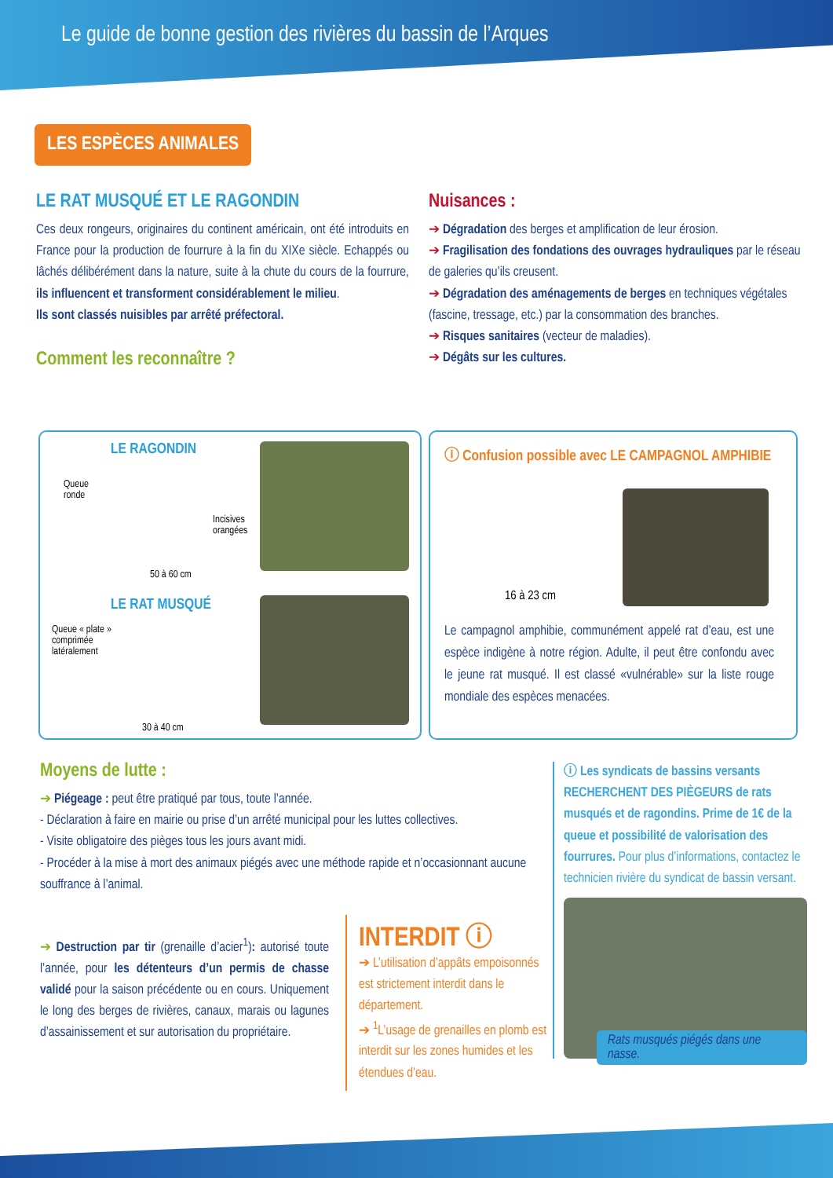Le guide de bonne gestion des rivières du bassin de l’Arques
LES ESPÈCES ANIMALES
LE RAT MUSQUÉ ET LE RAGONDIN
Ces deux rongeurs, originaires du continent américain, ont été introduits en France pour la production de fourrure à la fin du XIXe siècle. Echappés ou lâchés délibérément dans la nature, suite à la chute du cours de la fourrure, ils influencent et transforment considérablement le milieu.
Ils sont classés nuisibles par arrêté préfectoral.
Comment les reconnaître ?
Nuisances :
➔ Dégradation des berges et amplification de leur érosion.
➔ Fragilisation des fondations des ouvrages hydrauliques par le réseau de galeries qu’ils creusent.
➔ Dégradation des aménagements de berges en techniques végétales (fascine, tressage, etc.) par la consommation des branches.
➔ Risques sanitaires (vecteur de maladies).
➔ Dégâts sur les cultures.
LE RAGONDIN
Queue
ronde
Incisives
orangées
50 à 60 cm
LE RAT MUSQUÉ
Queue « plate »
comprimée
latéralement
30 à 40 cm
ⓘ Confusion possible avec LE CAMPAGNOL AMPHIBIE
16 à 23 cm
Le campagnol amphibie, communément appelé rat d’eau, est une espèce indigène à notre région. Adulte, il peut être confondu avec le jeune rat musqué. Il est classé «vulnérable» sur la liste rouge mondiale des espèces menacées.
Moyens de lutte :
➔ Piégeage : peut être pratiqué par tous, toute l’année.
- Déclaration à faire en mairie ou prise d’un arrêté municipal pour les luttes collectives.
- Visite obligatoire des pièges tous les jours avant midi.
- Procéder à la mise à mort des animaux piégés avec une méthode rapide et n’occasionnant aucune souffrance à l’animal.
➔ Destruction par tir (grenaille d’acier<sup>1</sup>): autorisé toute l’année, pour les détenteurs d’un permis de chasse validé pour la saison précédente ou en cours. Uniquement le long des berges de rivières, canaux, marais ou lagunes d’assainissement et sur autorisation du propriétaire.
INTERDIT ⓘ
➔ L’utilisation d’appâts empoisonnés est strictement interdit dans le département.
➔ <sup>1</sup>L’usage de grenailles en plomb est interdit sur les zones humides et les étendues d’eau.
ⓘ Les syndicats de bassins versants RECHERCHENT DES PIÈGEURS de rats musqués et de ragondins. Prime de 1€ de la queue et possibilité de valorisation des fourrures. Pour plus d’informations, contactez le technicien rivière du syndicat de bassin versant.
Rats musqués piégés dans une nasse.